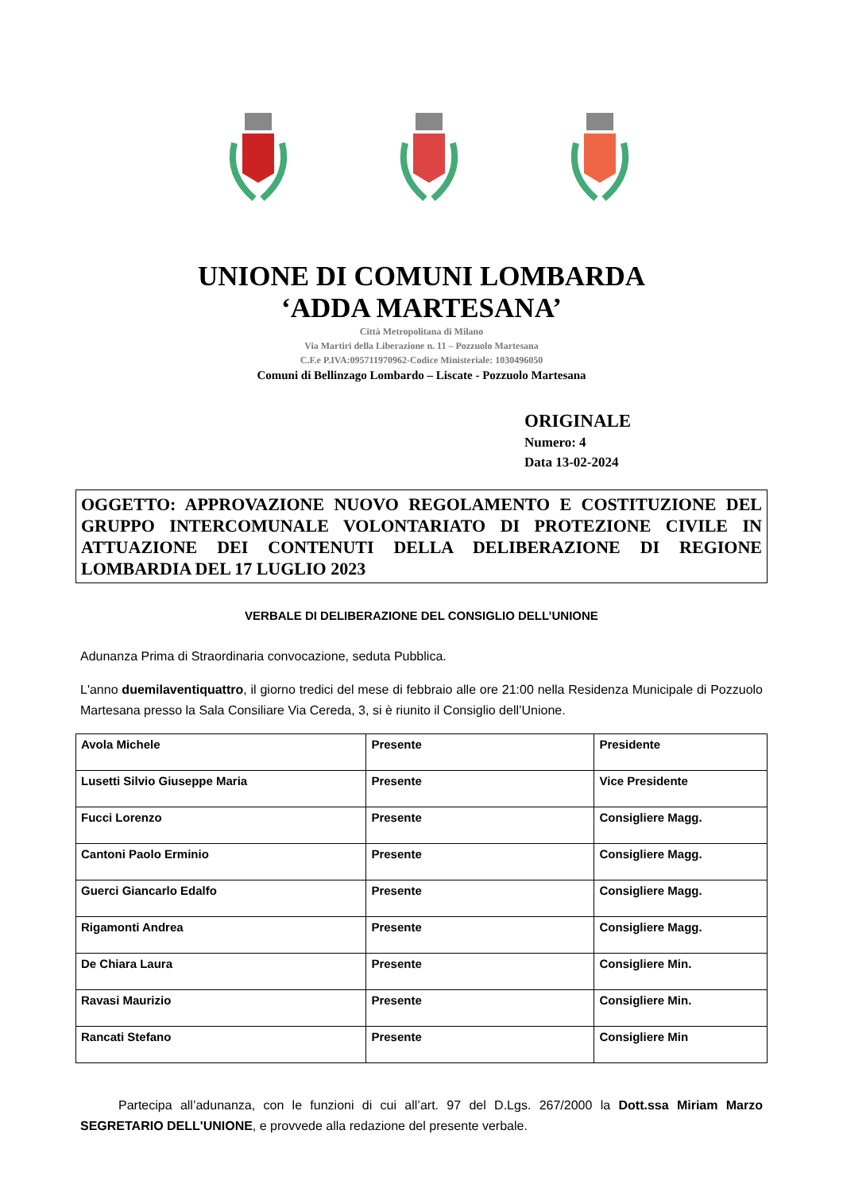UNIONE DI COMUNI LOMBARDA
‘ADDA MARTESANA’
Città Metropolitana di Milano
Via Martiri della Liberazione n. 11 – Pozzuolo Martesana
C.F.e P.IVA:095711970962-Codice Ministeriale: 1030496050
Comuni di Bellinzago Lombardo – Liscate - Pozzuolo Martesana
ORIGINALE
Numero: 4
Data 13-02-2024
OGGETTO: APPROVAZIONE NUOVO REGOLAMENTO E COSTITUZIONE DEL GRUPPO INTERCOMUNALE VOLONTARIATO DI PROTEZIONE CIVILE IN ATTUAZIONE DEI CONTENUTI DELLA DELIBERAZIONE DI REGIONE LOMBARDIA DEL 17 LUGLIO 2023
VERBALE DI DELIBERAZIONE DEL CONSIGLIO DELL’UNIONE
Adunanza Prima di Straordinaria convocazione, seduta Pubblica.
L'anno duemilaventiquattro, il giorno tredici del mese di febbraio alle ore 21:00 nella Residenza Municipale di Pozzuolo Martesana presso la Sala Consiliare Via Cereda, 3, si è riunito il Consiglio dell’Unione.
| Avola Michele | Presente | Presidente |
| Lusetti Silvio Giuseppe Maria | Presente | Vice Presidente |
| Fucci Lorenzo | Presente | Consigliere Magg. |
| Cantoni Paolo Erminio | Presente | Consigliere Magg. |
| Guerci Giancarlo Edalfo | Presente | Consigliere Magg. |
| Rigamonti Andrea | Presente | Consigliere Magg. |
| De Chiara Laura | Presente | Consigliere Min. |
| Ravasi Maurizio | Presente | Consigliere Min. |
| Rancati Stefano | Presente | Consigliere Min |
Partecipa all’adunanza, con le funzioni di cui all’art. 97 del D.Lgs. 267/2000 la Dott.ssa Miriam Marzo SEGRETARIO DELL'UNIONE, e provvede alla redazione del presente verbale.